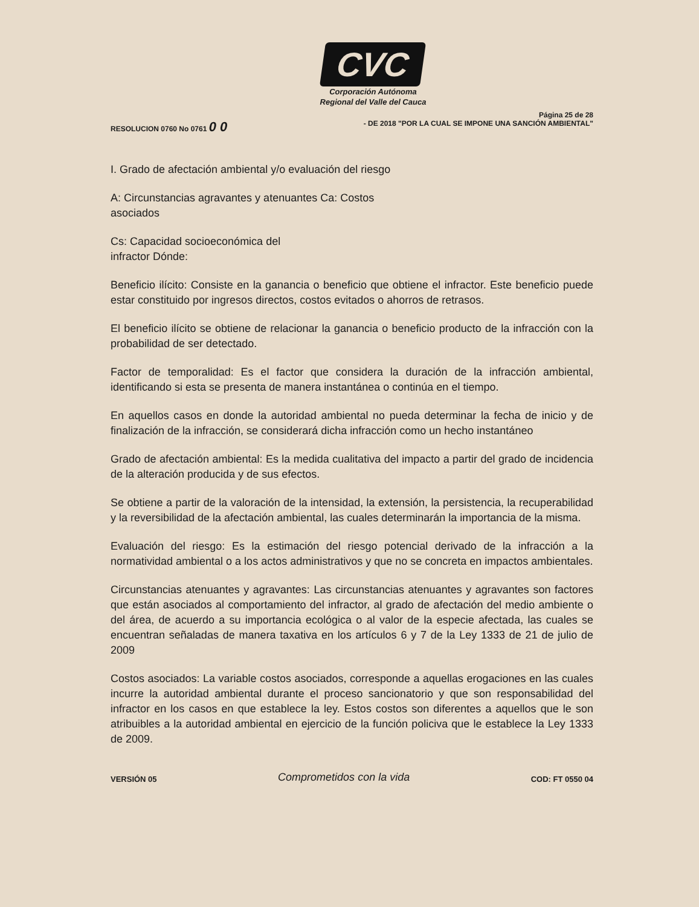CVC
Corporación Autónoma
Regional del Valle del Cauca
RESOLUCION 0760 No 0761 0 0
Página 25 de 28
- DE 2018 "POR LA CUAL SE IMPONE UNA SANCIÓN AMBIENTAL"
I. Grado de afectación ambiental y/o evaluación del riesgo
A: Circunstancias agravantes y atenuantes Ca: Costos
asociados
Cs: Capacidad socioeconómica del
infractor Dónde:
Beneficio ilícito: Consiste en la ganancia o beneficio que obtiene el infractor. Este beneficio puede estar constituido por ingresos directos, costos evitados o ahorros de retrasos.
El beneficio ilícito se obtiene de relacionar la ganancia o beneficio producto de la infracción con la probabilidad de ser detectado.
Factor de temporalidad: Es el factor que considera la duración de la infracción ambiental, identificando si esta se presenta de manera instantánea o continúa en el tiempo.
En aquellos casos en donde la autoridad ambiental no pueda determinar la fecha de inicio y de finalización de la infracción, se considerará dicha infracción como un hecho instantáneo
Grado de afectación ambiental: Es la medida cualitativa del impacto a partir del grado de incidencia de la alteración producida y de sus efectos.
Se obtiene a partir de la valoración de la intensidad, la extensión, la persistencia, la recuperabilidad y la reversibilidad de la afectación ambiental, las cuales determinarán la importancia de la misma.
Evaluación del riesgo: Es la estimación del riesgo potencial derivado de la infracción a la normatividad ambiental o a los actos administrativos y que no se concreta en impactos ambientales.
Circunstancias atenuantes y agravantes: Las circunstancias atenuantes y agravantes son factores que están asociados al comportamiento del infractor, al grado de afectación del medio ambiente o del área, de acuerdo a su importancia ecológica o al valor de la especie afectada, las cuales se encuentran señaladas de manera taxativa en los artículos 6 y 7 de la Ley 1333 de 21 de julio de 2009
Costos asociados: La variable costos asociados, corresponde a aquellas erogaciones en las cuales incurre la autoridad ambiental durante el proceso sancionatorio y que son responsabilidad del infractor en los casos en que establece la ley. Estos costos son diferentes a aquellos que le son atribuibles a la autoridad ambiental en ejercicio de la función policiva que le establece la Ley 1333 de 2009.
VERSIÓN 05 Comprometidos con la vida COD: FT 0550 04